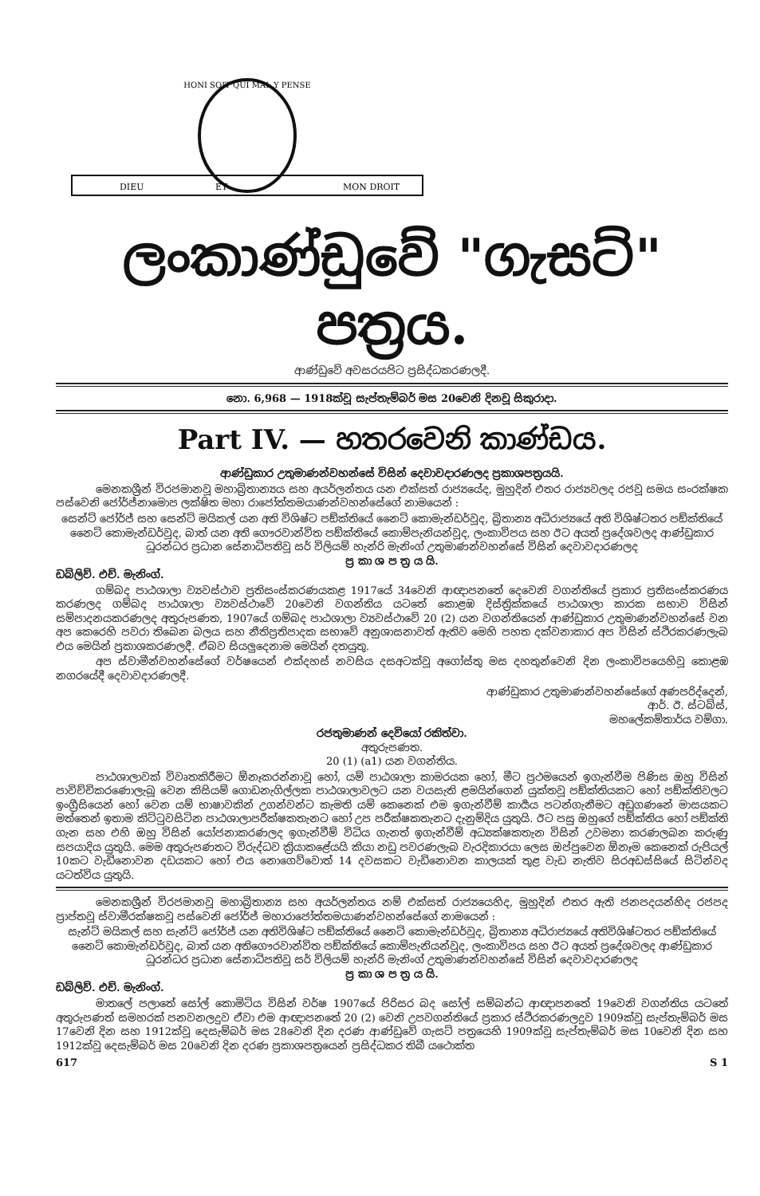HONI SOIT QUI MAL Y PENSE
DIEU
ET
MON DROIT
ලංකාණ්ඩුවේ "ගැසට්" පත්‍රය.
ආණ්ඩුවේ අවසරයපිට ප්‍රසිද්ධකරණලදී.
නො. 6,968 — 1918ක්වූ සැප්තැම්බර් මස 20වෙනි දිනවූ සිකුරාදා.
Part IV. — හතරවෙනි කාණ්ඩය.
ආණ්ඩුකාර උතුමාණන්වහන්සේ විසින් දෙවාවදාරණලද ප්‍රකාශපත්‍රයයි.
මෙනකශ්‍රීන් විරජමානවූ මහාබ්‍රිතාන්‍යය සහ අයර්ලන්තය යන එක්සත් රාජ්‍යයේද, මුහුදින් එතර රාජ්‍යවලද රජවූ සමය සංරක්ෂක පස්වෙනි ජෝර්ජ්නාමොප ලක්ෂිත මහා රාජෝත්තමයාණන්වහන්සේගේ නාමයෙන් :
සෙන්ට් ජෝර්ජ් සහ සෙන්ට් මයිකල් යන අති විශිෂ්ට පඞ්ක්තියේ නෛට් කොමැන්ඩර්වූද, බ්‍රිතාන්‍ය අධිරාජ්‍යයේ අති විශිෂ්ටතර පඞ්ක්තියේ නෛට් කොමැන්ඩර්වූද, බාත් යන අති ගෞරවාන්විත පඞ්ක්තියේ කොම්පැනියන්වූද, ලංකාවිපය සහ ඊට අයත් ප්‍රදේශවලද ආණ්ඩුකාර ධූරන්ධර ප්‍රධාන සේනාධිපතිවූ සර් විලියම් හැන්රි මැනිංග් උතුමාණන්වහන්සේ විසින් දෙවාවදාරණලද
ප්‍ර කා ශ ප ත්‍ර ය යි.
ඩබ්ලිව්. එච්. මැනිංග්.
ගම්බද පාඨශාලා ව්‍යවස්ථාව ප්‍රතිසංස්කරණයකළ 1917යේ 34වෙනි ආඥාපනතේ දෙවෙනි වගන්තියේ ප්‍රකාර ප්‍රතිසංස්කරණය කරණලද ගම්බද පාඨශාලා ව්‍යවස්ථාවේ 20වෙනි වගන්තිය යටතේ කොළඹ දිස්ත්‍රික්කයේ පාඨශාලා කාරක සභාව විසින් සම්පාදනයකරණලද අතුරුපණත, 1907යේ ගම්බද පාඨශාලා ව්‍යවස්ථාවේ 20 (2) යන වගන්තියෙන් ආණ්ඩුකාර උතුමාණන්වහන්සේ වන අප කෙරෙහි පවරා තිබෙන බලය සහ නීතිප්‍රතිපාදක සභාවේ අනුශාසනාවත් ඇතිව මෙහි පහත දක්වනාකාර අප විසින් ස්ථිරකරණලැබ එය මෙයින් ප්‍රකාශකරණලදී. ඒබව සියලුදෙනාම මෙයින් දතයුතු.
අප ස්වාමීන්වහන්සේගේ වර්ෂයෙන් එක්දහස් නවසිය දසඅටක්වූ අගෝස්තු මස දහතුන්වෙනි දින ලංකාවිපයෙහිවූ කොළඹ නගරයේදී දෙවාවදාරණලදී.
ආණ්ඩුකාර උතුමාණන්වහන්සේගේ අණපරිද්දෙන්,
ආර්. ඊ. ස්ටබ්ස්,
මහලේකම්තාර්ය වම්ගා.
රජතුමාණන් දෙවියෝ රකිත්වා.
අතුරුපණත.
20 (1) (a1) යන වගන්තිය.
පාඨශාලාවක් විවෘතකිරීමට ඕනෑකරන්නාවූ හෝ, යම් පාඨශාලා කාමරයක හෝ, මීට ප්‍රථමයෙන් ඉගැන්වීම පිණිස ඔහු විසින් පාවිච්චිකරණොලැබූ වෙන කිසියම් ගොඩනැගිල්ලක පාඨශාලාවලට යන වයසැති ළමයින්ගෙන් යුක්තවූ පඞ්ක්තියකට හෝ පඞ්ක්තිවලට ඉංග්‍රීසියෙන් හෝ වෙන යම් භාෂාවකින් උගන්වන්ට කැමති යම් කෙනෙක් එම ඉගැන්වීම් කාර්‍යය පටන්ගැනීමට අඩුගණනේ මාසයකට මත්තෙන් ඉතාම කිට්ටුවසිටින පාඨශාලාපරීක්ෂකතැනට හෝ උප පරීක්ෂකතැනට දැනුම්දිය යුතුයි. ඊට පසු ඔහුගේ පඞ්ක්තිය හෝ පඞ්ක්ති ගැන සහ එහි ඔහු විසින් යෝජනාකරණලද ඉගැන්වීම් විධිය ගැනත් ඉගැන්වීම් අධ්‍යක්ෂකතැන විසින් උවමනා කරණලබන කරුණු සපයාදිය යුතුයි. මෙම අතුරුපණතට විරුද්ධව ක්‍රියාකළේයයි කියා නඩු පවරණලැබ වැරදිකාරයා ලෙස ඔප්පුවෙන ඕනෑම කෙනෙක් රුපියල් 10කට වැඩිනොවන දඩයකට හෝ එය නොගෙව්වොත් 14 දවසකට වැඩිනොවන කාලයක් තුළ වැඩ නැතිව සිරඅඩස්සියේ සිටින්වද යටත්විය යුතුයි.
මෙනකශ්‍රීන් විරජමානවූ මහාබ්‍රිතාන්‍ය සහ අයර්ලන්තය නම් එක්සත් රාජ්‍යයෙහිද, මුහුදින් එතර ඇති ජනපදයන්හිද රජපද ප්‍රාප්තවූ ස්වාමීරක්ෂකවූ පස්වෙනි ජෝර්ජ් මහාරාජෝත්තමයාණන්වහන්සේගේ නාමයෙන් :
සැන්ට් මයිකල් සහ සැන්ට් ජෝර්ජ් යන අතිවිශිෂ්ට පඞ්ක්තියේ නෛට් කොමැන්ඩර්වූද, බ්‍රිතාන්‍ය අධිරාජ්‍යයේ අතිවිශිෂ්ටතර පඞ්ක්තියේ නෛට් කොමැන්ඩර්වූද, බාත් යන අතිගෞරවාන්විත පඞ්ක්තියේ කොම්පැනියන්වූද, ලංකාවිපය සහ ඊට අයත් ප්‍රදේශවලද ආණ්ඩුකාර ධූරන්ධර ප්‍රධාන සේනාධිපතිවූ සර් විලියම් හැන්රි මැනිංග් උතුමාණන්වහන්සේ විසින් දෙවාවදාරණලද
ප්‍ර කා ශ ප ත්‍ර ය යි.
ඩබ්ලිව්. එච්. මැනිංග්.
මාතලේ පලාතේ සෝල් කොමිටිය විසින් වර්ෂ 1907යේ පිරිසර බද සෝල් සම්බන්ධ ආඥාපනතේ 19වෙනි වගන්තිය යටතේ අතුරුපණත් සමහරක් පනවනලදුව ඒවා එම ආඥාපනතේ 20 (2) වෙනි උපවගන්තියේ ප්‍රකාර ස්ථිරකරණලදුව 1909ක්වූ සැප්තැම්බර් මස 17වෙනි දින සහ 1912ක්වූ දෙසැම්බර් මස 28වෙනි දින දරණ ආණ්ඩුවේ ගැසට් පත්‍රයෙහි 1909ක්වූ සැප්තැම්බර් මස 10වෙනි දින සහ 1912ක්වූ දෙසැම්බර් මස 20වෙනි දින දරණ ප්‍රකාශපත්‍රයෙන් ප්‍රසිද්ධකර තිබී යථොක්ත
617 S 1